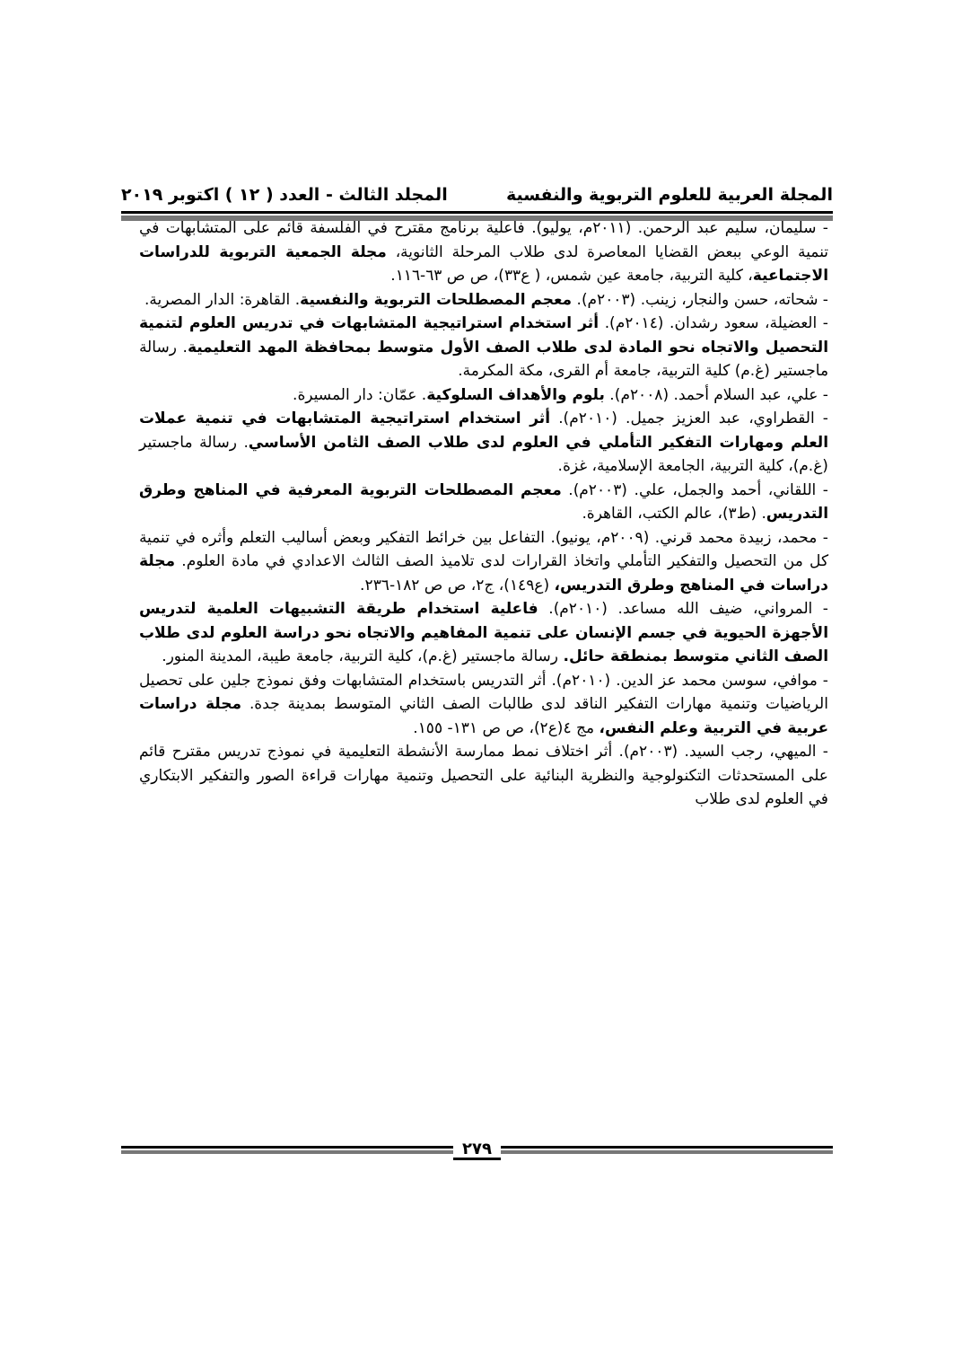المجلة العربية للعلوم التربوية والنفسية المجلد الثالث - العدد ( ١٢ ) اكتوبر ٢٠١٩
- سليمان، سليم عبد الرحمن. (٢٠١١م، يوليو). فاعلية برنامج مقترح في الفلسفة قائم على المتشابهات في تنمية الوعي ببعض القضايا المعاصرة لدى طلاب المرحلة الثانوية، مجلة الجمعية التربوية للدراسات الاجتماعية، كلية التربية، جامعة عين شمس، ( ع٣٣)، ص ص ٦٣-١١٦.
- شحاته، حسن والنجار، زينب. (٢٠٠٣م). معجم المصطلحات التربوية والنفسية. القاهرة: الدار المصرية.
- العضيلة، سعود رشدان. (٢٠١٤م). أثر استخدام استراتيجية المتشابهات في تدريس العلوم لتنمية التحصيل والاتجاه نحو المادة لدى طلاب الصف الأول متوسط بمحافظة المهد التعليمية. رسالة ماجستير (غ.م) كلية التربية، جامعة أم القرى، مكة المكرمة.
- علي، عبد السلام أحمد. (٢٠٠٨م). بلوم والأهداف السلوكية. عمّان: دار المسيرة.
- القطراوي، عبد العزيز جميل. (٢٠١٠م). أثر استخدام استراتيجية المتشابهات في تنمية عملات العلم ومهارات التفكير التأملي في العلوم لدى طلاب الصف الثامن الأساسي. رسالة ماجستير (غ.م)، كلية التربية، الجامعة الإسلامية، غزة.
- اللقاني، أحمد والجمل، علي. (٢٠٠٣م). معجم المصطلحات التربوية المعرفية في المناهج وطرق التدريس. (ط٣)، عالم الكتب، القاهرة.
- محمد، زبيدة محمد قرني. (٢٠٠٩م، يونيو). التفاعل بين خرائط التفكير وبعض أساليب التعلم وأثره في تنمية كل من التحصيل والتفكير التأملي واتخاذ القرارات لدى تلاميذ الصف الثالث الاعدادي في مادة العلوم. مجلة دراسات في المناهج وطرق التدريس، (ع١٤٩)، ج٢، ص ص ١٨٢-٢٣٦.
- المرواني، ضيف الله مساعد. (٢٠١٠م). فاعلية استخدام طريقة التشبيهات العلمية لتدريس الأجهزة الحيوية في جسم الإنسان على تنمية المفاهيم والاتجاه نحو دراسة العلوم لدى طلاب الصف الثاني متوسط بمنطقة حائل. رسالة ماجستير (غ.م)، كلية التربية، جامعة طيبة، المدينة المنور.
- موافي، سوسن محمد عز الدين. (٢٠١٠م). أثر التدريس باستخدام المتشابهات وفق نموذج جلين على تحصيل الرياضيات وتنمية مهارات التفكير الناقد لدى طالبات الصف الثاني المتوسط بمدينة جدة. مجلة دراسات عربية في التربية وعلم النفس، مج ٤(ع٢)، ص ص ١٣١- ١٥٥.
- الميهي، رجب السيد. (٢٠٠٣م). أثر اختلاف نمط ممارسة الأنشطة التعليمية في نموذج تدريس مقترح قائم على المستحدثات التكنولوجية والنظرية البنائية على التحصيل وتنمية مهارات قراءة الصور والتفكير الابتكاري في العلوم لدى طلاب
٢٧٩